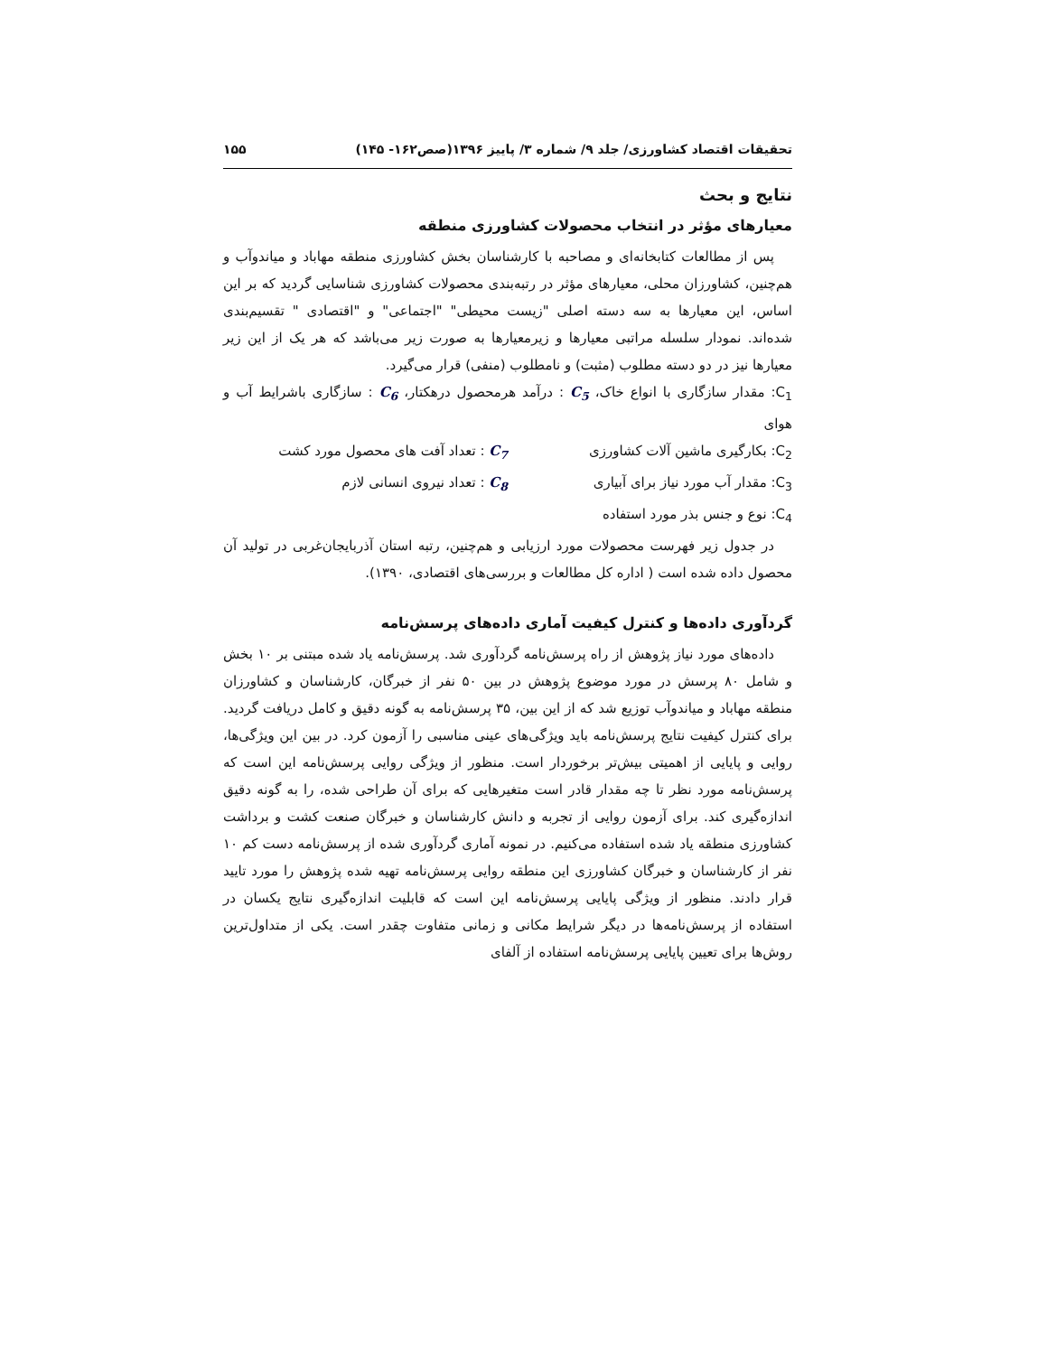تحقیقات اقتصاد کشاورزی/ جلد ۹/ شماره ۳/ پاییز ۱۳۹۶(صص۱۶۲- ۱۴۵) ۱۵۵
نتایج و بحث
معیارهای مؤثر در انتخاب محصولات کشاورزی منطقه
پس از مطالعات کتابخانه‌ای و مصاحبه با کارشناسان بخش کشاورزی منطقه مهاباد و میاندوآب و هم‌چنین، کشاورزان محلی، معیارهای مؤثر در رتبه‌بندی محصولات کشاورزی شناسایی گردید که بر این اساس، این معیارها به سه دسته اصلی "زیست محیطی" "اجتماعی" و "اقتصادی " تقسیم‌بندی شده‌اند. نمودار سلسله مراتبی معیارها و زیرمعیارها به صورت زیر می‌باشد که هر یک از این زیر معیارها نیز در دو دسته مطلوب (مثبت) و نامطلوب (منفی) قرار می‌گیرد.
C<sub>1</sub>: مقدار سازگاری با انواع خاک، C<sub>5</sub> : درآمد هرمحصول درهکتار، C<sub>6</sub> : سازگاری باشرایط آب و هوای
C<sub>2</sub>: بکارگیری ماشین آلات کشاورزی
C<sub>7</sub> : تعداد آفت های محصول مورد کشت
C<sub>3</sub>: مقدار آب مورد نیاز برای آبیاری
C<sub>8</sub> : تعداد نیروی انسانی لازم
C<sub>4</sub>: نوع و جنس بذر مورد استفاده
در جدول زیر فهرست محصولات مورد ارزیابی و هم‌چنین، رتبه استان آذربایجان‌غربی در تولید آن محصول داده شده است ( اداره کل مطالعات و بررسی‌های اقتصادی، ۱۳۹۰).
گردآوری داده‌ها و کنترل کیفیت آماری داده‌های پرسش‌نامه
داده‌های مورد نیاز پژوهش از راه پرسش‌نامه گردآوری شد. پرسش‌نامه یاد شده مبتنی بر ۱۰ بخش و شامل ۸۰ پرسش در مورد موضوع پژوهش در بین ۵۰ نفر از خبرگان، کارشناسان و کشاورزان منطقه مهاباد و میاندوآب توزیع شد که از این بین، ۳۵ پرسش‌نامه به گونه دقیق و کامل دریافت گردید. برای کنترل کیفیت نتایج پرسش‌نامه باید ویژگی‌های عینی مناسبی را آزمون کرد. در بین این ویژگی‌ها، روایی و پایایی از اهمیتی بیش‌تر برخوردار است. منظور از ویژگی روایی پرسش‌نامه این است که پرسش‌نامه مورد نظر تا چه مقدار قادر است متغیرهایی که برای آن طراحی شده، را به گونه دقیق اندازه‌گیری کند. برای آزمون روایی از تجربه و دانش کارشناسان و خبرگان صنعت کشت و برداشت کشاورزی منطقه یاد شده استفاده می‌کنیم. در نمونه آماری گردآوری شده از پرسش‌نامه دست کم ۱۰ نفر از کارشناسان و خبرگان کشاورزی این منطقه روایی پرسش‌نامه تهیه شده پژوهش را مورد تایید قرار دادند. منظور از ویژگی پایایی پرسش‌نامه این است که قابلیت اندازه‌گیری نتایج یکسان در استفاده از پرسش‌نامه‌ها در دیگر شرایط مکانی و زمانی متفاوت چقدر است. یکی از متداول‌ترین روش‌ها برای تعیین پایایی پرسش‌نامه استفاده از آلفای